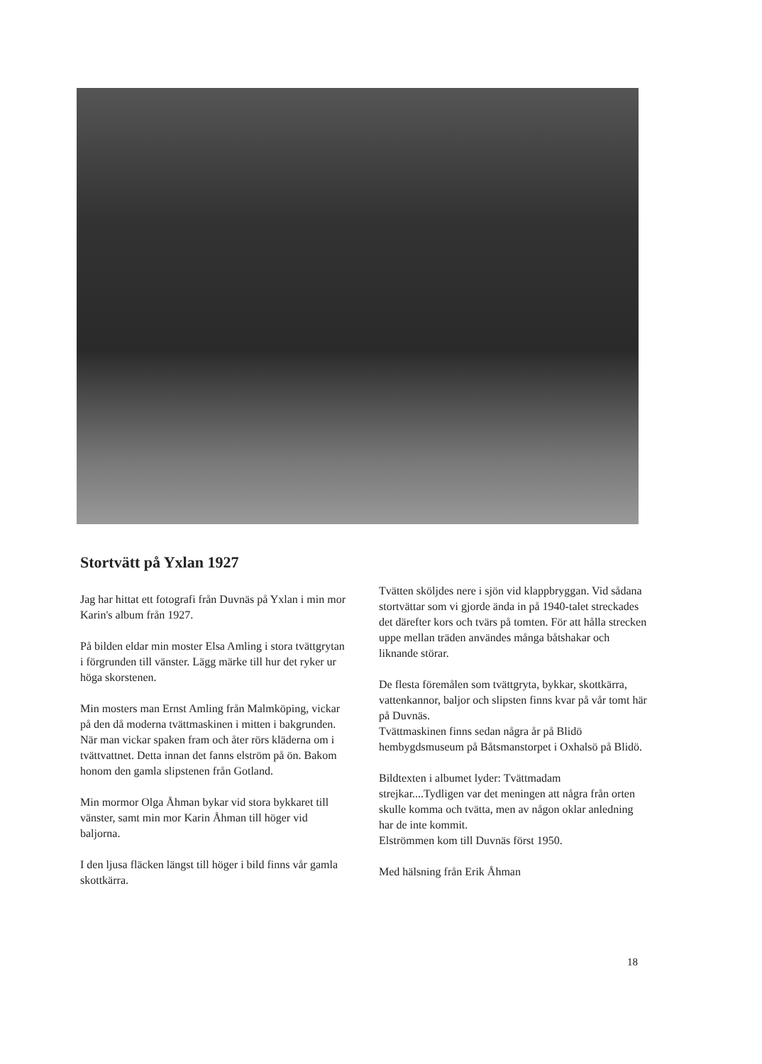Stortvätt på Yxlan 1927
Jag har hittat ett fotografi från Duvnäs på Yxlan i min mor Karin's album från 1927.
På bilden eldar min moster Elsa Amling i stora tvättgrytan i förgrunden till vänster. Lägg märke till hur det ryker ur höga skorstenen.
Min mosters man Ernst Amling från Malmköping, vickar på den då moderna tvättmaskinen i mitten i bakgrunden. När man vickar spaken fram och åter rörs kläderna om i tvättvattnet. Detta innan det fanns elström på ön. Bakom honom den gamla slipstenen från Gotland.
Min mormor Olga Åhman bykar vid stora bykkaret till vänster, samt min mor Karin Åhman till höger vid baljorna.
I den ljusa fläcken längst till höger i bild finns vår gamla skottkärra.
Tvätten sköljdes nere i sjön vid klappbryggan. Vid sådana stortvättar som vi gjorde ända in på 1940-talet streckades det därefter kors och tvärs på tomten. För att hålla strecken uppe mellan träden användes många båtshakar och liknande störar.
De flesta föremålen som tvättgryta, bykkar, skottkärra, vattenkannor, baljor och slipsten finns kvar på vår tomt här på Duvnäs.
Tvättmaskinen finns sedan några år på Blidö hembygdsmuseum på Båtsmanstorpet i Oxhalsö på Blidö.
Bildtexten i albumet lyder: Tvättmadam strejkar....Tydligen var det meningen att några från orten skulle komma och tvätta, men av någon oklar anledning har de inte kommit.
Elströmmen kom till Duvnäs först 1950.
Med hälsning från Erik Åhman
18